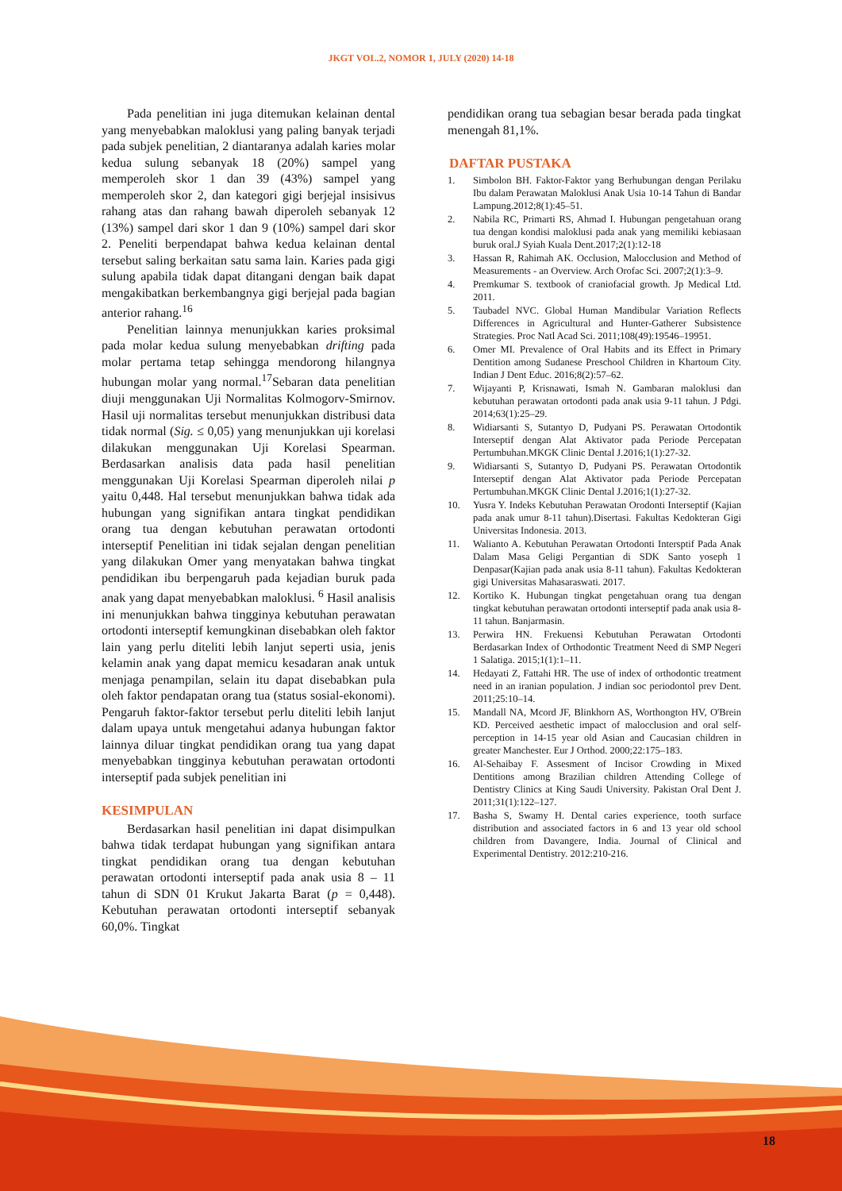JKGT VOL.2, NOMOR 1, JULY (2020) 14-18
Pada penelitian ini juga ditemukan kelainan dental yang menyebabkan maloklusi yang paling banyak terjadi pada subjek penelitian, 2 diantaranya adalah karies molar kedua sulung sebanyak 18 (20%) sampel yang memperoleh skor 1 dan 39 (43%) sampel yang memperoleh skor 2, dan kategori gigi berjejal insisivus rahang atas dan rahang bawah diperoleh sebanyak 12 (13%) sampel dari skor 1 dan 9 (10%) sampel dari skor 2. Peneliti berpendapat bahwa kedua kelainan dental tersebut saling berkaitan satu sama lain. Karies pada gigi sulung apabila tidak dapat ditangani dengan baik dapat mengakibatkan berkembangnya gigi berjejal pada bagian anterior rahang.<sup>16</sup>
Penelitian lainnya menunjukkan karies proksimal pada molar kedua sulung menyebabkan drifting pada molar pertama tetap sehingga mendorong hilangnya hubungan molar yang normal.<sup>17</sup>Sebaran data penelitian diuji menggunakan Uji Normalitas Kolmogorv-Smirnov. Hasil uji normalitas tersebut menunjukkan distribusi data tidak normal (Sig. ≤ 0,05) yang menunjukkan uji korelasi dilakukan menggunakan Uji Korelasi Spearman. Berdasarkan analisis data pada hasil penelitian menggunakan Uji Korelasi Spearman diperoleh nilai p yaitu 0,448. Hal tersebut menunjukkan bahwa tidak ada hubungan yang signifikan antara tingkat pendidikan orang tua dengan kebutuhan perawatan ortodonti interseptif Penelitian ini tidak sejalan dengan penelitian yang dilakukan Omer yang menyatakan bahwa tingkat pendidikan ibu berpengaruh pada kejadian buruk pada anak yang dapat menyebabkan maloklusi. <sup>6</sup> Hasil analisis ini menunjukkan bahwa tingginya kebutuhan perawatan ortodonti interseptif kemungkinan disebabkan oleh faktor lain yang perlu diteliti lebih lanjut seperti usia, jenis kelamin anak yang dapat memicu kesadaran anak untuk menjaga penampilan, selain itu dapat disebabkan pula oleh faktor pendapatan orang tua (status sosial-ekonomi). Pengaruh faktor-faktor tersebut perlu diteliti lebih lanjut dalam upaya untuk mengetahui adanya hubungan faktor lainnya diluar tingkat pendidikan orang tua yang dapat menyebabkan tingginya kebutuhan perawatan ortodonti interseptif pada subjek penelitian ini
KESIMPULAN
Berdasarkan hasil penelitian ini dapat disimpulkan bahwa tidak terdapat hubungan yang signifikan antara tingkat pendidikan orang tua dengan kebutuhan perawatan ortodonti interseptif pada anak usia 8 – 11 tahun di SDN 01 Krukut Jakarta Barat (p = 0,448). Kebutuhan perawatan ortodonti interseptif sebanyak 60,0%. Tingkat
pendidikan orang tua sebagian besar berada pada tingkat menengah 81,1%.
DAFTAR PUSTAKA
1. Simbolon BH. Faktor-Faktor yang Berhubungan dengan Perilaku Ibu dalam Perawatan Maloklusi Anak Usia 10-14 Tahun di Bandar Lampung.2012;8(1):45–51.
2. Nabila RC, Primarti RS, Ahmad I. Hubungan pengetahuan orang tua dengan kondisi maloklusi pada anak yang memiliki kebiasaan buruk oral.J Syiah Kuala Dent.2017;2(1):12-18
3. Hassan R, Rahimah AK. Occlusion, Malocclusion and Method of Measurements - an Overview. Arch Orofac Sci. 2007;2(1):3–9.
4. Premkumar S. textbook of craniofacial growth. Jp Medical Ltd. 2011.
5. Taubadel NVC. Global Human Mandibular Variation Reflects Differences in Agricultural and Hunter-Gatherer Subsistence Strategies. Proc Natl Acad Sci. 2011;108(49):19546–19951.
6. Omer MI. Prevalence of Oral Habits and its Effect in Primary Dentition among Sudanese Preschool Children in Khartoum City. Indian J Dent Educ. 2016;8(2):57–62.
7. Wijayanti P, Krisnawati, Ismah N. Gambaran maloklusi dan kebutuhan perawatan ortodonti pada anak usia 9-11 tahun. J Pdgi. 2014;63(1):25–29.
8. Widiarsanti S, Sutantyo D, Pudyani PS. Perawatan Ortodontik Interseptif dengan Alat Aktivator pada Periode Percepatan Pertumbuhan.MKGK Clinic Dental J.2016;1(1):27-32.
9. Widiarsanti S, Sutantyo D, Pudyani PS. Perawatan Ortodontik Interseptif dengan Alat Aktivator pada Periode Percepatan Pertumbuhan.MKGK Clinic Dental J.2016;1(1):27-32.
10. Yusra Y. Indeks Kebutuhan Perawatan Orodonti Interseptif (Kajian pada anak umur 8-11 tahun).Disertasi. Fakultas Kedokteran Gigi Universitas Indonesia. 2013.
11. Walianto A. Kebutuhan Perawatan Ortodonti Intersptif Pada Anak Dalam Masa Geligi Pergantian di SDK Santo yoseph 1 Denpasar(Kajian pada anak usia 8-11 tahun). Fakultas Kedokteran gigi Universitas Mahasaraswati. 2017.
12. Kortiko K. Hubungan tingkat pengetahuan orang tua dengan tingkat kebutuhan perawatan ortodonti interseptif pada anak usia 8-11 tahun. Banjarmasin.
13. Perwira HN. Frekuensi Kebutuhan Perawatan Ortodonti Berdasarkan Index of Orthodontic Treatment Need di SMP Negeri 1 Salatiga. 2015;1(1):1–11.
14. Hedayati Z, Fattahi HR. The use of index of orthodontic treatment need in an iranian population. J indian soc periodontol prev Dent. 2011;25:10–14.
15. Mandall NA, Mcord JF, Blinkhorn AS, Worthongton HV, O'Brein KD. Perceived aesthetic impact of malocclusion and oral self-perception in 14-15 year old Asian and Caucasian children in greater Manchester. Eur J Orthod. 2000;22:175–183.
16. Al-Sehaibay F. Assesment of Incisor Crowding in Mixed Dentitions among Brazilian children Attending College of Dentistry Clinics at King Saudi University. Pakistan Oral Dent J. 2011;31(1):122–127.
17. Basha S, Swamy H. Dental caries experience, tooth surface distribution and associated factors in 6 and 13 year old school children from Davangere, India. Journal of Clinical and Experimental Dentistry. 2012:210-216.
18